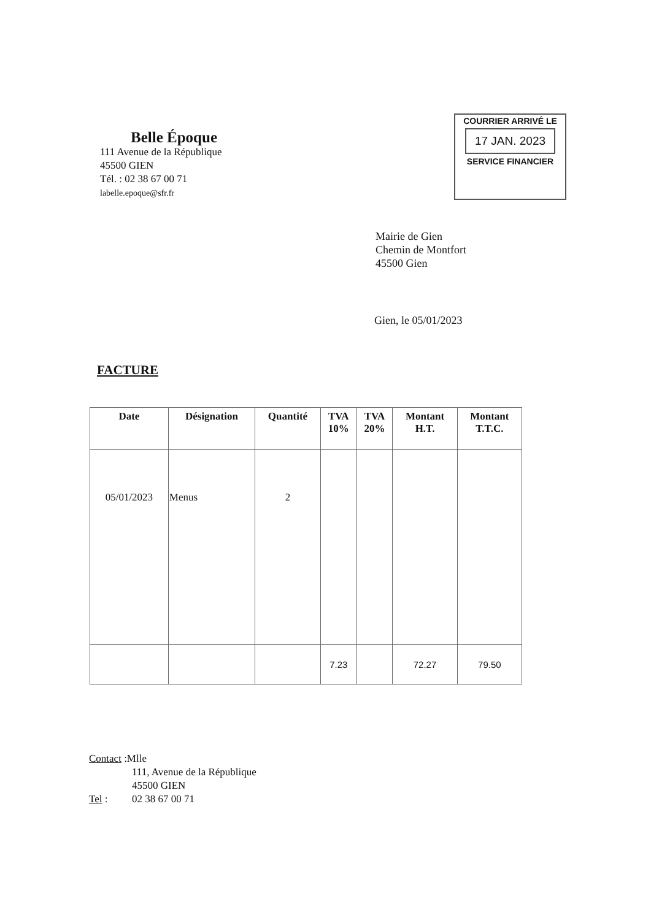Belle Époque
111 Avenue de la République
45500 GIEN
Tél. : 02 38 67 00 71
labelle.epoque@sfr.fr
COURRIER ARRIVÉ LE
17 JAN. 2023
SERVICE FINANCIER
Mairie de Gien
Chemin de Montfort
45500 Gien
Gien, le 05/01/2023
FACTURE
| Date | Désignation | Quantité | TVA 10% | TVA 20% | Montant H.T. | Montant T.T.C. |
| --- | --- | --- | --- | --- | --- | --- |
| 05/01/2023 | Menus | 2 | | | | |
| | | | 7.23 | | 72.27 | 79.50 |
Contact :Mlle
111, Avenue de la République
45500 GIEN
Tel : 02 38 67 00 71